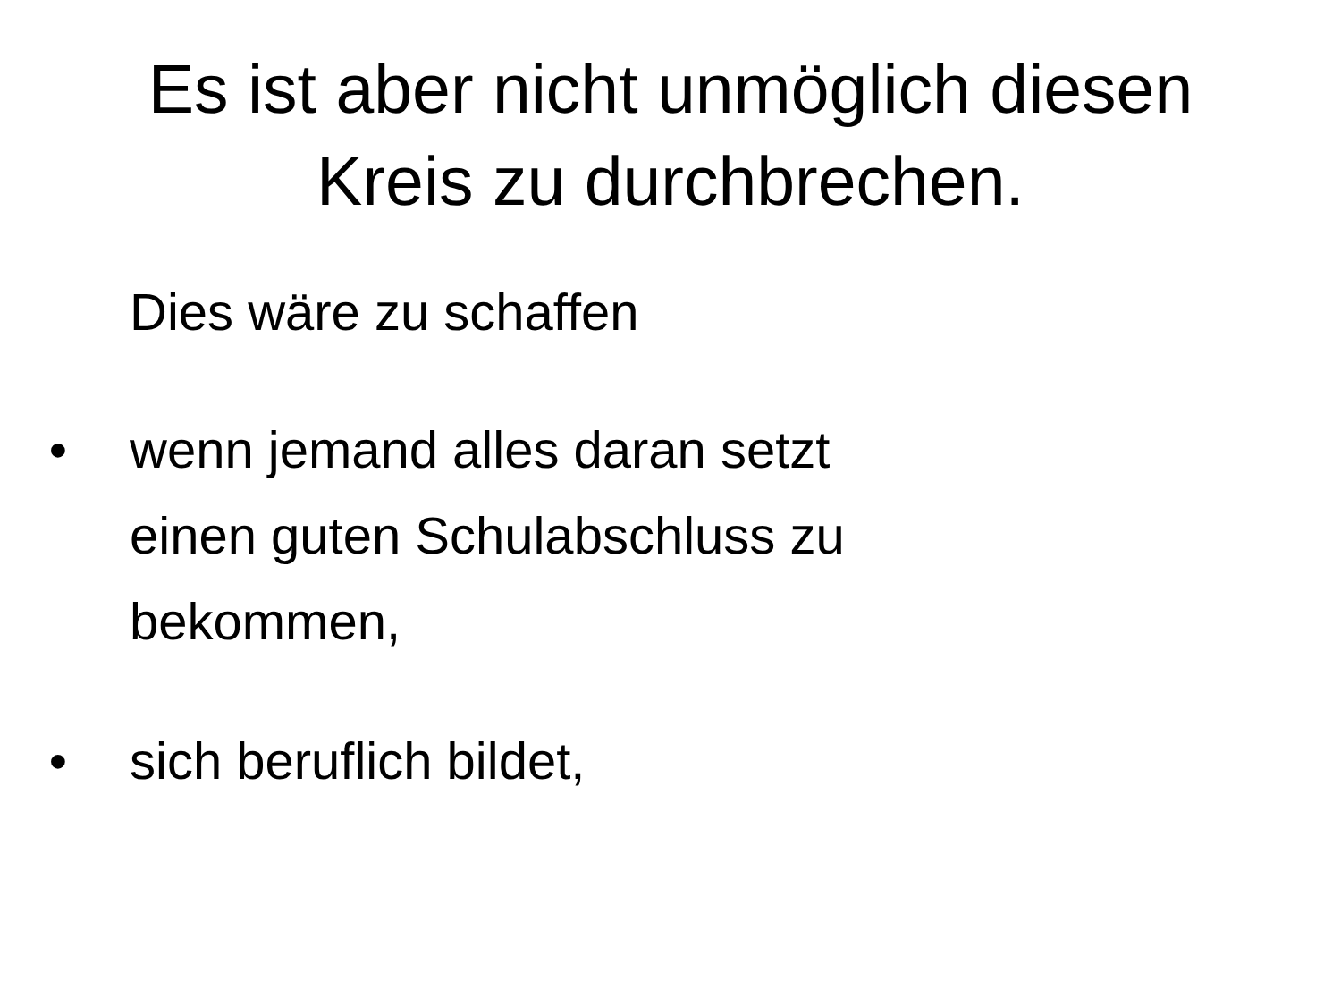Es ist aber nicht unmöglich diesen
Kreis zu durchbrechen.
Dies wäre zu schaffen
• wenn jemand alles daran setzt
einen guten Schulabschluss zu
bekommen,
• sich beruflich bildet,